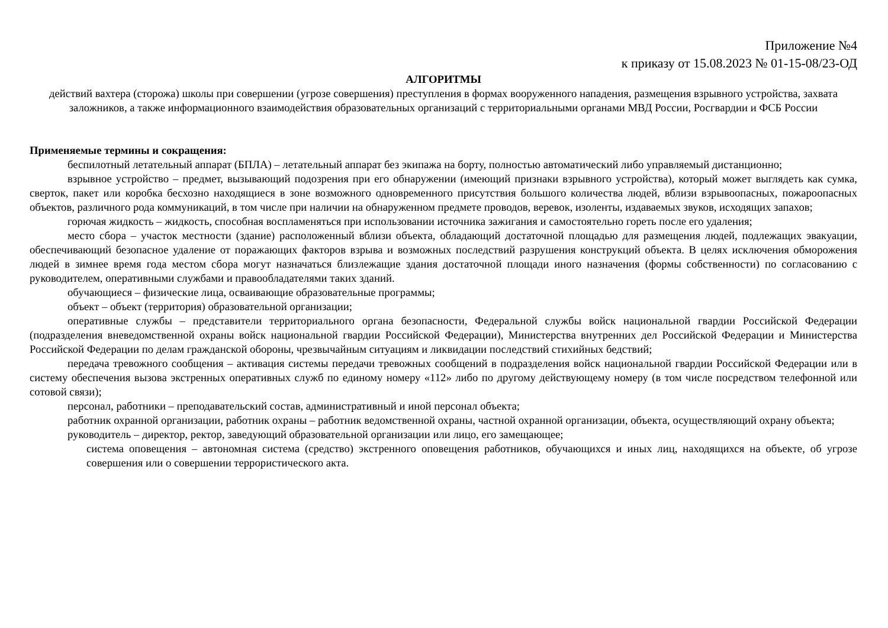Приложение №4
к приказу от 15.08.2023 № 01-15-08/23-ОД
АЛГОРИТМЫ
действий вахтера (сторожа) школы при совершении (угрозе совершения) преступления в формах вооруженного нападения, размещения взрывного устройства, захвата заложников, а также информационного взаимодействия образовательных организаций с территориальными органами МВД России, Росгвардии и ФСБ России
Применяемые термины и сокращения:
беспилотный летательный аппарат (БПЛА) – летательный аппарат без экипажа на борту, полностью автоматический либо управляемый дистанционно;
взрывное устройство – предмет, вызывающий подозрения при его обнаружении (имеющий признаки взрывного устройства), который может выглядеть как сумка, сверток, пакет или коробка бесхозно находящиеся в зоне возможного одновременного присутствия большого количества людей, вблизи взрывоопасных, пожароопасных объектов, различного рода коммуникаций, в том числе при наличии на обнаруженном предмете проводов, веревок, изоленты, издаваемых звуков, исходящих запахов;
горючая жидкость – жидкость, способная воспламеняться при использовании источника зажигания и самостоятельно гореть после его удаления;
место сбора – участок местности (здание) расположенный вблизи объекта, обладающий достаточной площадью для размещения людей, подлежащих эвакуации, обеспечивающий безопасное удаление от поражающих факторов взрыва и возможных последствий разрушения конструкций объекта. В целях исключения обморожения людей в зимнее время года местом сбора могут назначаться близлежащие здания достаточной площади иного назначения (формы собственности) по согласованию с руководителем, оперативными службами и правообладателями таких зданий.
обучающиеся – физические лица, осваивающие образовательные программы;
объект – объект (территория) образовательной организации;
оперативные службы – представители территориального органа безопасности, Федеральной службы войск национальной гвардии Российской Федерации (подразделения вневедомственной охраны войск национальной гвардии Российской Федерации), Министерства внутренних дел Российской Федерации и Министерства Российской Федерации по делам гражданской обороны, чрезвычайным ситуациям и ликвидации последствий стихийных бедствий;
передача тревожного сообщения – активация системы передачи тревожных сообщений в подразделения войск национальной гвардии Российской Федерации или в систему обеспечения вызова экстренных оперативных служб по единому номеру «112» либо по другому действующему номеру (в том числе посредством телефонной или сотовой связи);
персонал, работники – преподавательский состав, административный и иной персонал объекта;
работник охранной организации, работник охраны – работник ведомственной охраны, частной охранной организации, объекта, осуществляющий охрану объекта;
руководитель – директор, ректор, заведующий образовательной организации или лицо, его замещающее;
система оповещения – автономная система (средство) экстренного оповещения работников, обучающихся и иных лиц, находящихся на объекте, об угрозе совершения или о совершении террористического акта.